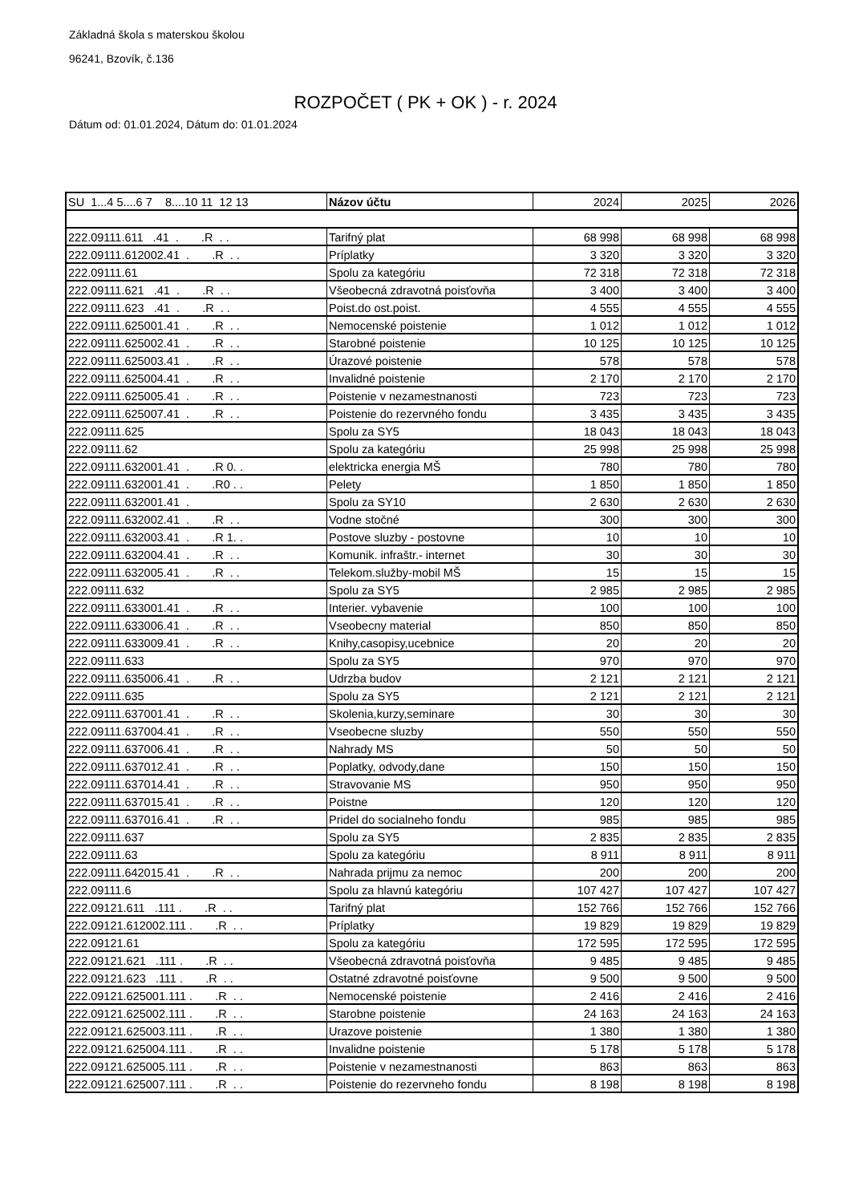Základná škola s materskou školou
96241, Bzovík, č.136
ROZPOČET ( PK + OK ) - r. 2024
Dátum od: 01.01.2024, Dátum do: 01.01.2024
| SU 1...4 5....6 7 8....10 11 12 13 | Názov účtu | 2024 | 2025 | 2026 |
| --- | --- | --- | --- | --- |
| 222.09111.611 .41 . .R . . | Tarifný plat | 68 998 | 68 998 | 68 998 |
| 222.09111.612002.41 . .R . . | Príplatky | 3 320 | 3 320 | 3 320 |
| 222.09111.61 | Spolu za kategóriu | 72 318 | 72 318 | 72 318 |
| 222.09111.621 .41 . .R . . | Všeobecná zdravotná poisťovňa | 3 400 | 3 400 | 3 400 |
| 222.09111.623 .41 . .R . . | Poist.do ost.poist. | 4 555 | 4 555 | 4 555 |
| 222.09111.625001.41 . .R . . | Nemocenské poistenie | 1 012 | 1 012 | 1 012 |
| 222.09111.625002.41 . .R . . | Starobné poistenie | 10 125 | 10 125 | 10 125 |
| 222.09111.625003.41 . .R . . | Úrazové poistenie | 578 | 578 | 578 |
| 222.09111.625004.41 . .R . . | Invalidné poistenie | 2 170 | 2 170 | 2 170 |
| 222.09111.625005.41 . .R . . | Poistenie v nezamestnanosti | 723 | 723 | 723 |
| 222.09111.625007.41 . .R . . | Poistenie do rezervného fondu | 3 435 | 3 435 | 3 435 |
| 222.09111.625 | Spolu za SY5 | 18 043 | 18 043 | 18 043 |
| 222.09111.62 | Spolu za kategóriu | 25 998 | 25 998 | 25 998 |
| 222.09111.632001.41 . .R 0. . | elektricka energia MŠ | 780 | 780 | 780 |
| 222.09111.632001.41 . .R0 . . | Pelety | 1 850 | 1 850 | 1 850 |
| 222.09111.632001.41 . | Spolu za SY10 | 2 630 | 2 630 | 2 630 |
| 222.09111.632002.41 . .R . . | Vodne stočné | 300 | 300 | 300 |
| 222.09111.632003.41 . .R 1. . | Postove sluzby - postovne | 10 | 10 | 10 |
| 222.09111.632004.41 . .R . . | Komunik. infraštr.- internet | 30 | 30 | 30 |
| 222.09111.632005.41 . .R . . | Telekom.služby-mobil MŠ | 15 | 15 | 15 |
| 222.09111.632 | Spolu za SY5 | 2 985 | 2 985 | 2 985 |
| 222.09111.633001.41 . .R . . | Interier. vybavenie | 100 | 100 | 100 |
| 222.09111.633006.41 . .R . . | Vseobecny material | 850 | 850 | 850 |
| 222.09111.633009.41 . .R . . | Knihy,casopisy,ucebnice | 20 | 20 | 20 |
| 222.09111.633 | Spolu za SY5 | 970 | 970 | 970 |
| 222.09111.635006.41 . .R . . | Udrzba budov | 2 121 | 2 121 | 2 121 |
| 222.09111.635 | Spolu za SY5 | 2 121 | 2 121 | 2 121 |
| 222.09111.637001.41 . .R . . | Skolenia,kurzy,seminare | 30 | 30 | 30 |
| 222.09111.637004.41 . .R . . | Vseobecne sluzby | 550 | 550 | 550 |
| 222.09111.637006.41 . .R . . | Nahrady MS | 50 | 50 | 50 |
| 222.09111.637012.41 . .R . . | Poplatky, odvody,dane | 150 | 150 | 150 |
| 222.09111.637014.41 . .R . . | Stravovanie MS | 950 | 950 | 950 |
| 222.09111.637015.41 . .R . . | Poistne | 120 | 120 | 120 |
| 222.09111.637016.41 . .R . . | Pridel do socialneho fondu | 985 | 985 | 985 |
| 222.09111.637 | Spolu za SY5 | 2 835 | 2 835 | 2 835 |
| 222.09111.63 | Spolu za kategóriu | 8 911 | 8 911 | 8 911 |
| 222.09111.642015.41 . .R . . | Nahrada prijmu za nemoc | 200 | 200 | 200 |
| 222.09111.6 | Spolu za hlavnú kategóriu | 107 427 | 107 427 | 107 427 |
| 222.09121.611 .111 . .R . . | Tarifný plat | 152 766 | 152 766 | 152 766 |
| 222.09121.612002.111 . .R . . | Príplatky | 19 829 | 19 829 | 19 829 |
| 222.09121.61 | Spolu za kategóriu | 172 595 | 172 595 | 172 595 |
| 222.09121.621 .111 . .R . . | Všeobecná zdravotná poisťovňa | 9 485 | 9 485 | 9 485 |
| 222.09121.623 .111 . .R . . | Ostatné zdravotné poisťovne | 9 500 | 9 500 | 9 500 |
| 222.09121.625001.111 . .R . . | Nemocenské poistenie | 2 416 | 2 416 | 2 416 |
| 222.09121.625002.111 . .R . . | Starobne poistenie | 24 163 | 24 163 | 24 163 |
| 222.09121.625003.111 . .R . . | Urazove poistenie | 1 380 | 1 380 | 1 380 |
| 222.09121.625004.111 . .R . . | Invalidne poistenie | 5 178 | 5 178 | 5 178 |
| 222.09121.625005.111 . .R . . | Poistenie v nezamestnanosti | 863 | 863 | 863 |
| 222.09121.625007.111 . .R . . | Poistenie do rezervneho fondu | 8 198 | 8 198 | 8 198 |